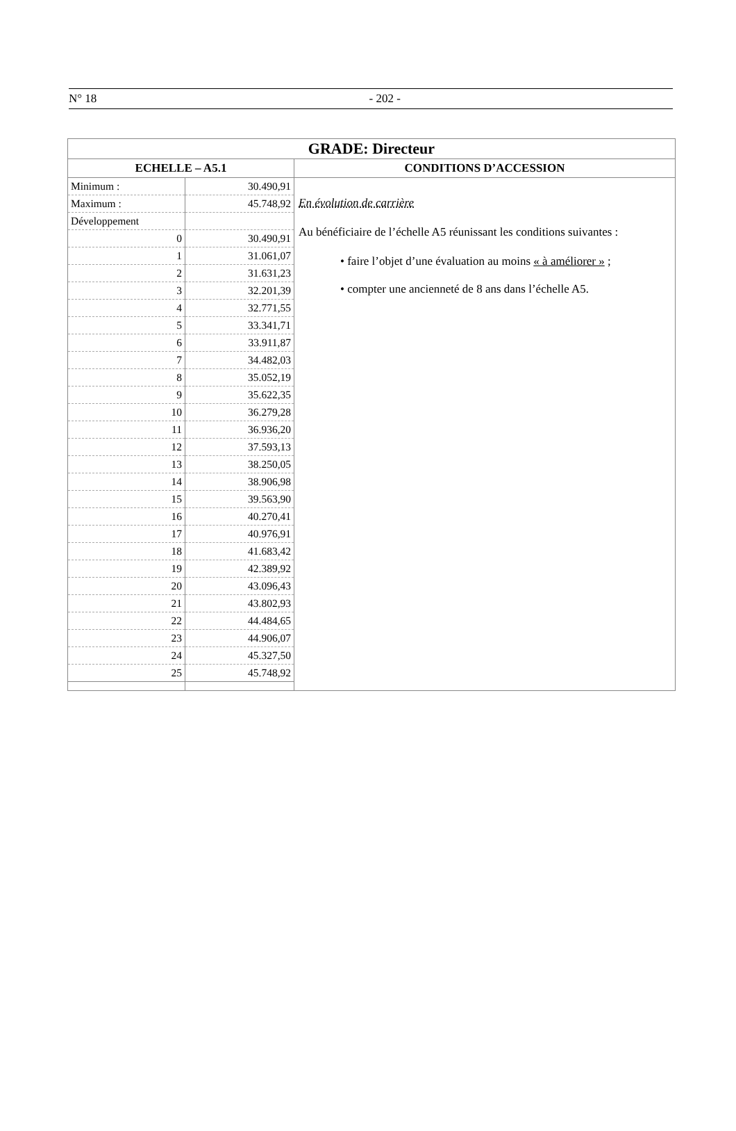N° 18
- 202 -
| GRADE: Directeur | | |
| ECHELLE – A5.1 | | CONDITIONS D’ACCESSION |
| Minimum : | 30.490,91 | En évolution de carrière Au bénéficiaire de l’échelle A5 réunissant les conditions suivantes : • faire l’objet d’une évaluation au moins « à améliorer » ; • compter une ancienneté de 8 ans dans l’échelle A5. |
| Maximum : | 45.748,92 | |
| Développement | | |
| 0 | 30.490,91 | |
| 1 | 31.061,07 | |
| 2 | 31.631,23 | |
| 3 | 32.201,39 | |
| 4 | 32.771,55 | |
| 5 | 33.341,71 | |
| 6 | 33.911,87 | |
| 7 | 34.482,03 | |
| 8 | 35.052,19 | |
| 9 | 35.622,35 | |
| 10 | 36.279,28 | |
| 11 | 36.936,20 | |
| 12 | 37.593,13 | |
| 13 | 38.250,05 | |
| 14 | 38.906,98 | |
| 15 | 39.563,90 | |
| 16 | 40.270,41 | |
| 17 | 40.976,91 | |
| 18 | 41.683,42 | |
| 19 | 42.389,92 | |
| 20 | 43.096,43 | |
| 21 | 43.802,93 | |
| 22 | 44.484,65 | |
| 23 | 44.906,07 | |
| 24 | 45.327,50 | |
| 25 | 45.748,92 | |